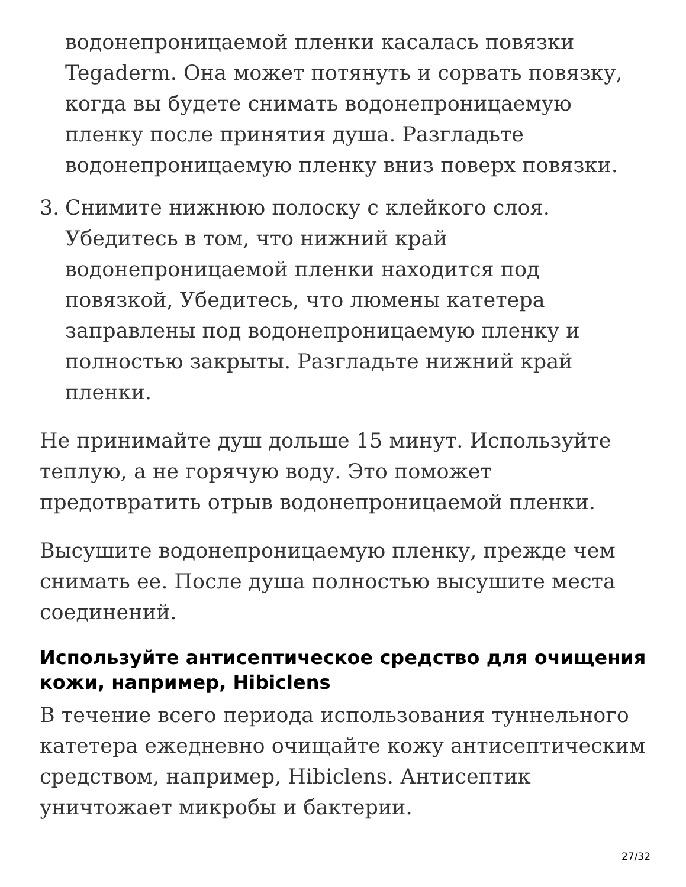водонепроницаемой пленки касалась повязки Tegaderm. Она может потянуть и сорвать повязку, когда вы будете снимать водонепроницаемую пленку после принятия душа. Разгладьте водонепроницаемую пленку вниз поверх повязки.
3. Снимите нижнюю полоску с клейкого слоя. Убедитесь в том, что нижний край водонепроницаемой пленки находится под повязкой, Убедитесь, что люмены катетера заправлены под водонепроницаемую пленку и полностью закрыты. Разгладьте нижний край пленки.
Не принимайте душ дольше 15 минут. Используйте теплую, а не горячую воду. Это поможет предотвратить отрыв водонепроницаемой пленки.
Высушите водонепроницаемую пленку, прежде чем снимать ее. После душа полностью высушите места соединений.
Используйте антисептическое средство для очищения кожи, например, Hibiclens
В течение всего периода использования туннельного катетера ежедневно очищайте кожу антисептическим средством, например, Hibiclens. Антисептик уничтожает микробы и бактерии.
27/32